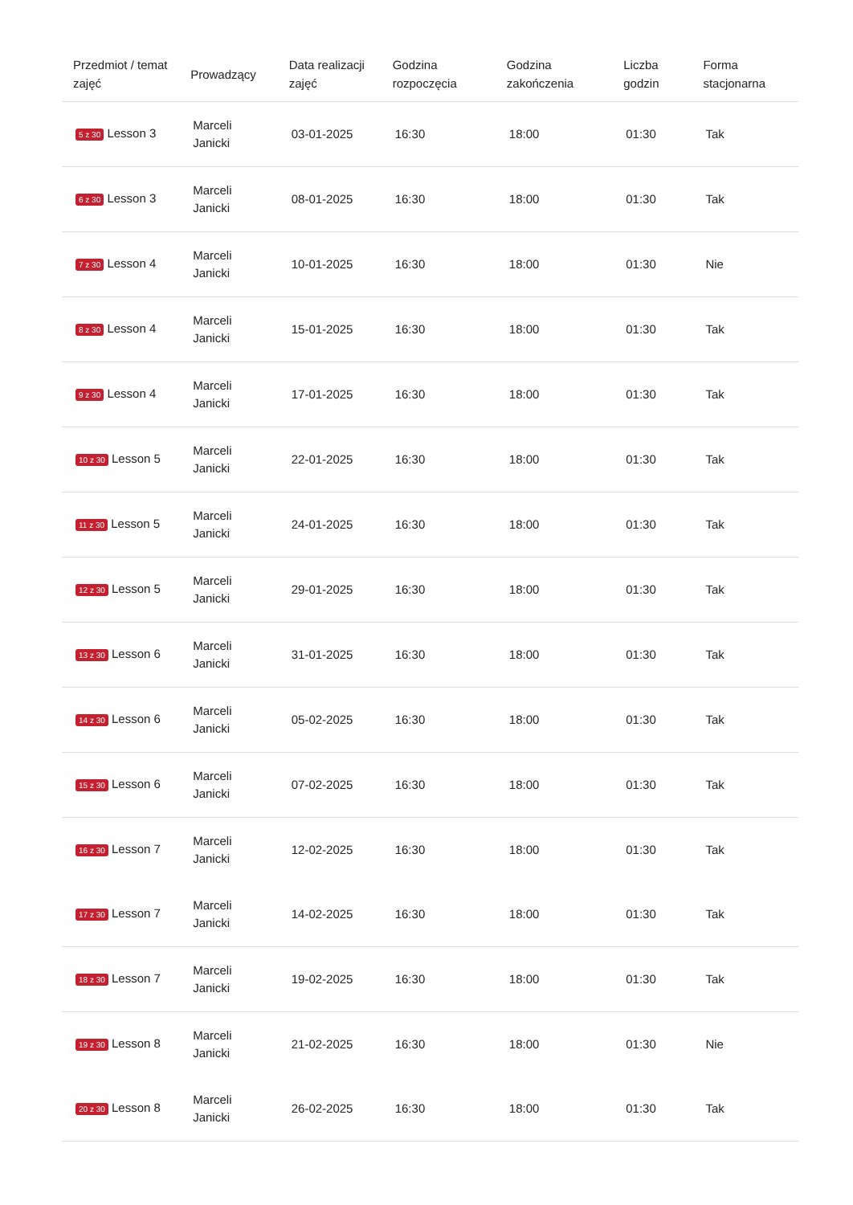| Przedmiot / temat zajęć | Prowadzący | Data realizacji zajęć | Godzina rozpoczęcia | Godzina zakończenia | Liczba godzin | Forma stacjonarna |
| --- | --- | --- | --- | --- | --- | --- |
| 5 z 30 Lesson 3 | Marceli Janicki | 03-01-2025 | 16:30 | 18:00 | 01:30 | Tak |
| 6 z 30 Lesson 3 | Marceli Janicki | 08-01-2025 | 16:30 | 18:00 | 01:30 | Tak |
| 7 z 30 Lesson 4 | Marceli Janicki | 10-01-2025 | 16:30 | 18:00 | 01:30 | Nie |
| 8 z 30 Lesson 4 | Marceli Janicki | 15-01-2025 | 16:30 | 18:00 | 01:30 | Tak |
| 9 z 30 Lesson 4 | Marceli Janicki | 17-01-2025 | 16:30 | 18:00 | 01:30 | Tak |
| 10 z 30 Lesson 5 | Marceli Janicki | 22-01-2025 | 16:30 | 18:00 | 01:30 | Tak |
| 11 z 30 Lesson 5 | Marceli Janicki | 24-01-2025 | 16:30 | 18:00 | 01:30 | Tak |
| 12 z 30 Lesson 5 | Marceli Janicki | 29-01-2025 | 16:30 | 18:00 | 01:30 | Tak |
| 13 z 30 Lesson 6 | Marceli Janicki | 31-01-2025 | 16:30 | 18:00 | 01:30 | Tak |
| 14 z 30 Lesson 6 | Marceli Janicki | 05-02-2025 | 16:30 | 18:00 | 01:30 | Tak |
| 15 z 30 Lesson 6 | Marceli Janicki | 07-02-2025 | 16:30 | 18:00 | 01:30 | Tak |
| 16 z 30 Lesson 7 | Marceli Janicki | 12-02-2025 | 16:30 | 18:00 | 01:30 | Tak |
| 17 z 30 Lesson 7 | Marceli Janicki | 14-02-2025 | 16:30 | 18:00 | 01:30 | Tak |
| 18 z 30 Lesson 7 | Marceli Janicki | 19-02-2025 | 16:30 | 18:00 | 01:30 | Tak |
| 19 z 30 Lesson 8 | Marceli Janicki | 21-02-2025 | 16:30 | 18:00 | 01:30 | Nie |
| 20 z 30 Lesson 8 | Marceli Janicki | 26-02-2025 | 16:30 | 18:00 | 01:30 | Tak |